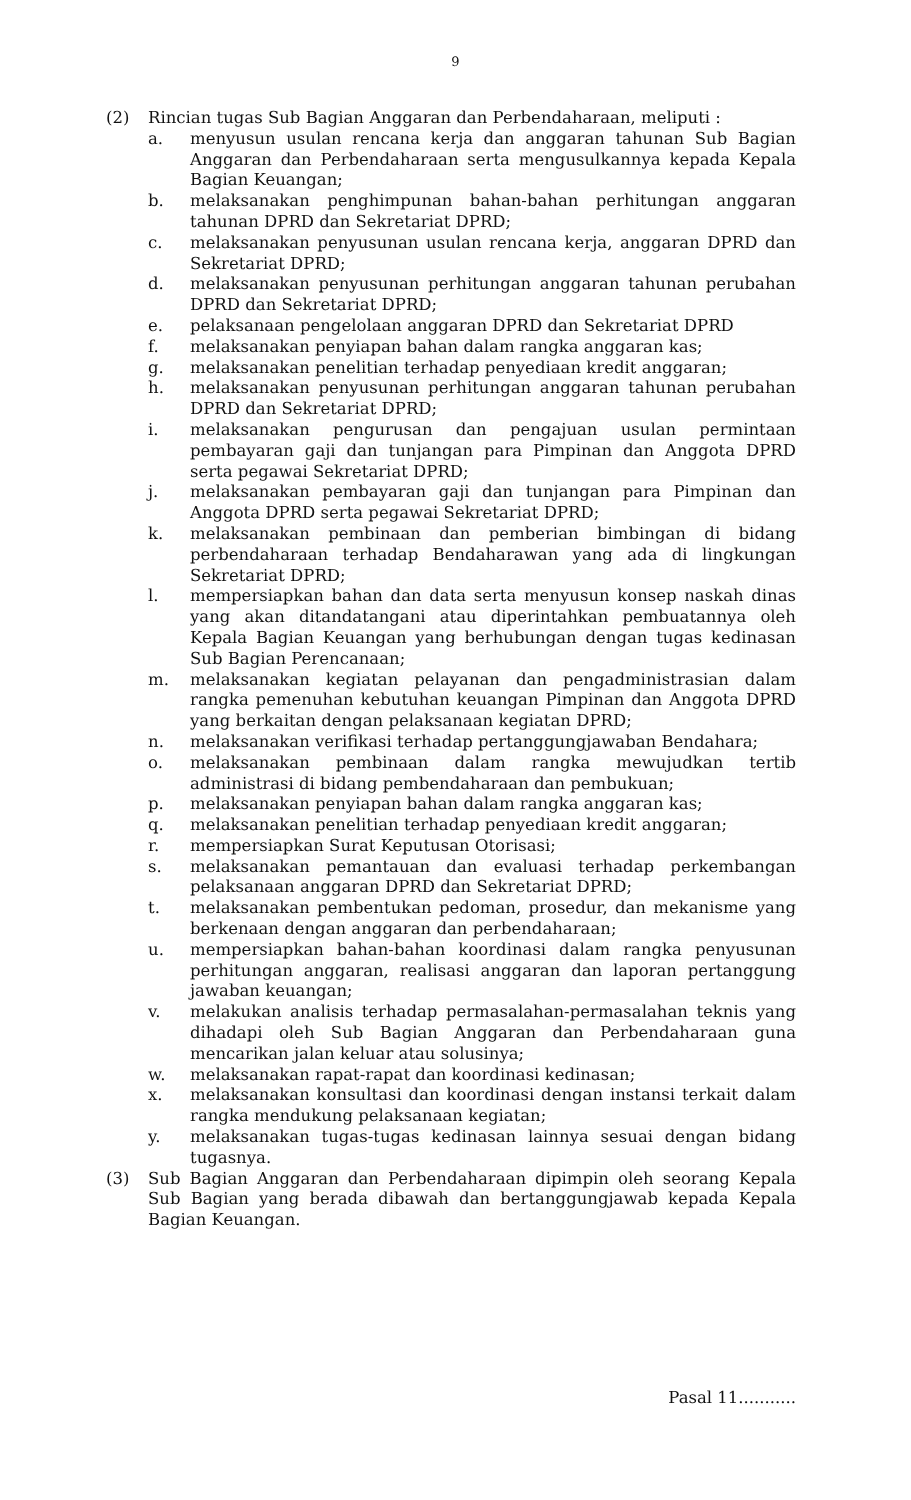9
(2) Rincian tugas Sub Bagian Anggaran dan Perbendaharaan, meliputi :
a. menyusun usulan rencana kerja dan anggaran tahunan Sub Bagian Anggaran dan Perbendaharaan serta mengusulkannya kepada Kepala Bagian Keuangan;
b. melaksanakan penghimpunan bahan-bahan perhitungan anggaran tahunan DPRD dan Sekretariat DPRD;
c. melaksanakan penyusunan usulan rencana kerja, anggaran DPRD dan Sekretariat DPRD;
d. melaksanakan penyusunan perhitungan anggaran tahunan perubahan DPRD dan Sekretariat DPRD;
e. pelaksanaan pengelolaan anggaran DPRD dan Sekretariat DPRD
f. melaksanakan penyiapan bahan dalam rangka anggaran kas;
g. melaksanakan penelitian terhadap penyediaan kredit anggaran;
h. melaksanakan penyusunan perhitungan anggaran tahunan perubahan DPRD dan Sekretariat DPRD;
i. melaksanakan pengurusan dan pengajuan usulan permintaan pembayaran gaji dan tunjangan para Pimpinan dan Anggota DPRD serta pegawai Sekretariat DPRD;
j. melaksanakan pembayaran gaji dan tunjangan para Pimpinan dan Anggota DPRD serta pegawai Sekretariat DPRD;
k. melaksanakan pembinaan dan pemberian bimbingan di bidang perbendaharaan terhadap Bendaharawan yang ada di lingkungan Sekretariat DPRD;
l. mempersiapkan bahan dan data serta menyusun konsep naskah dinas yang akan ditandatangani atau diperintahkan pembuatannya oleh Kepala Bagian Keuangan yang berhubungan dengan tugas kedinasan Sub Bagian Perencanaan;
m. melaksanakan kegiatan pelayanan dan pengadministrasian dalam rangka pemenuhan kebutuhan keuangan Pimpinan dan Anggota DPRD yang berkaitan dengan pelaksanaan kegiatan DPRD;
n. melaksanakan verifikasi terhadap pertanggungjawaban Bendahara;
o. melaksanakan pembinaan dalam rangka mewujudkan tertib administrasi di bidang pembendaharaan dan pembukuan;
p. melaksanakan penyiapan bahan dalam rangka anggaran kas;
q. melaksanakan penelitian terhadap penyediaan kredit anggaran;
r. mempersiapkan Surat Keputusan Otorisasi;
s. melaksanakan pemantauan dan evaluasi terhadap perkembangan pelaksanaan anggaran DPRD dan Sekretariat DPRD;
t. melaksanakan pembentukan pedoman, prosedur, dan mekanisme yang berkenaan dengan anggaran dan perbendaharaan;
u. mempersiapkan bahan-bahan koordinasi dalam rangka penyusunan perhitungan anggaran, realisasi anggaran dan laporan pertanggung jawaban keuangan;
v. melakukan analisis terhadap permasalahan-permasalahan teknis yang dihadapi oleh Sub Bagian Anggaran dan Perbendaharaan guna mencarikan jalan keluar atau solusinya;
w. melaksanakan rapat-rapat dan koordinasi kedinasan;
x. melaksanakan konsultasi dan koordinasi dengan instansi terkait dalam rangka mendukung pelaksanaan kegiatan;
y. melaksanakan tugas-tugas kedinasan lainnya sesuai dengan bidang tugasnya.
(3) Sub Bagian Anggaran dan Perbendaharaan dipimpin oleh seorang Kepala Sub Bagian yang berada dibawah dan bertanggungjawab kepada Kepala Bagian Keuangan.
Pasal 11...........